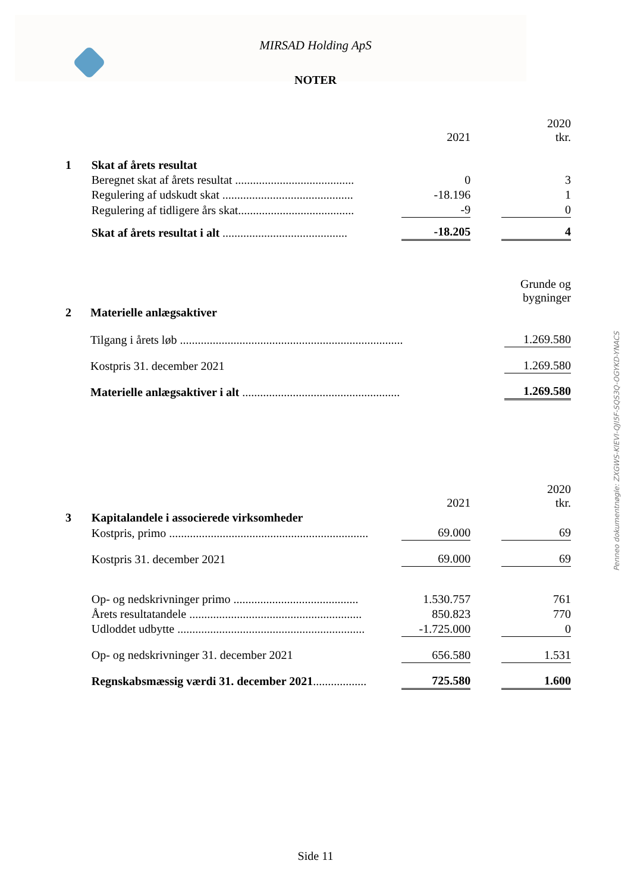MIRSAD Holding ApS
NOTER
| | | 2021 | | 2020 tkr. |
| 1 | Skat af årets resultat | | | |
| | Beregnet skat af årets resultat ........................................ | 0 | | 3 |
| | Regulering af udskudt skat ............................................ | -18.196 | | 1 |
| | Regulering af tidligere års skat....................................... | -9 | | 0 |
| | Skat af årets resultat i alt .......................................... | -18.205 | | 4 |
| | | | Grunde og bygninger |
| 2 | Materielle anlægsaktiver | | |
| | Tilgang i årets løb ........................................................................... | | 1.269.580 |
| | Kostpris 31. december 2021 | | 1.269.580 |
| | Materielle anlægsaktiver i alt ..................................................... | | 1.269.580 |
| | | 2021 | | 2020 tkr. |
| 3 | Kapitalandele i associerede virksomheder | | | |
| | Kostpris, primo ................................................................... | 69.000 | | 69 |
| | Kostpris 31. december 2021 | 69.000 | | 69 |
| | Op- og nedskrivninger primo .......................................... | 1.530.757 | | 761 |
| | Årets resultatandele .......................................................... | 850.823 | | 770 |
| | Udloddet udbytte ............................................................... | -1.725.000 | | 0 |
| | Op- og nedskrivninger 31. december 2021 | 656.580 | | 1.531 |
| | Regnskabsmæssig værdi 31. december 2021 .................. | 725.580 | | 1.600 |
Side 11
Penneo dokumentnøgle: ZXGWS-KIEVI-QJI5F-SQS3Q-OGYKD-YNACS